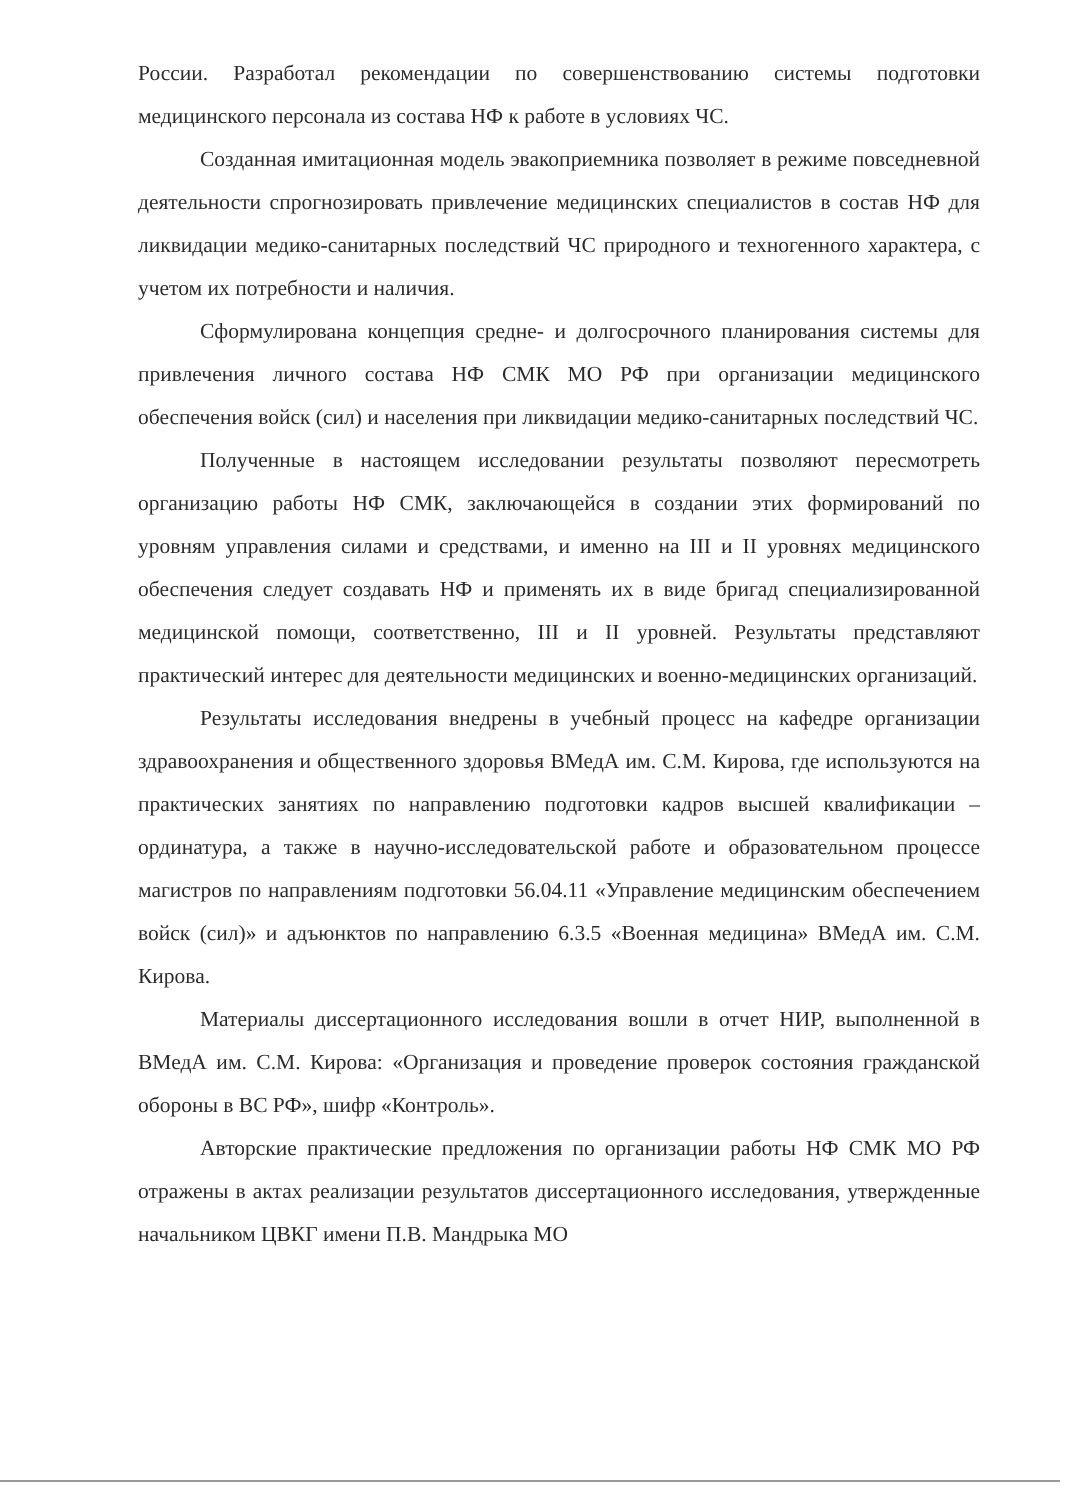России. Разработал рекомендации по совершенствованию системы подготовки медицинского персонала из состава НФ к работе в условиях ЧС.
Созданная имитационная модель эвакоприемника позволяет в режиме повседневной деятельности спрогнозировать привлечение медицинских специалистов в состав НФ для ликвидации медико-санитарных последствий ЧС природного и техногенного характера, с учетом их потребности и наличия.
Сформулирована концепция средне- и долгосрочного планирования системы для привлечения личного состава НФ СМК МО РФ при организации медицинского обеспечения войск (сил) и населения при ликвидации медико-санитарных последствий ЧС.
Полученные в настоящем исследовании результаты позволяют пересмотреть организацию работы НФ СМК, заключающейся в создании этих формирований по уровням управления силами и средствами, и именно на III и II уровнях медицинского обеспечения следует создавать НФ и применять их в виде бригад специализированной медицинской помощи, соответственно, III и II уровней. Результаты представляют практический интерес для деятельности медицинских и военно-медицинских организаций.
Результаты исследования внедрены в учебный процесс на кафедре организации здравоохранения и общественного здоровья ВМедА им. С.М. Кирова, где используются на практических занятиях по направлению подготовки кадров высшей квалификации – ординатура, а также в научно-исследовательской работе и образовательном процессе магистров по направлениям подготовки 56.04.11 «Управление медицинским обеспечением войск (сил)» и адъюнктов по направлению 6.3.5 «Военная медицина» ВМедА им. С.М. Кирова.
Материалы диссертационного исследования вошли в отчет НИР, выполненной в ВМедА им. С.М. Кирова: «Организация и проведение проверок состояния гражданской обороны в ВС РФ», шифр «Контроль».
Авторские практические предложения по организации работы НФ СМК МО РФ отражены в актах реализации результатов диссертационного исследования, утвержденные начальником ЦВКГ имени П.В. Мандрыка МО